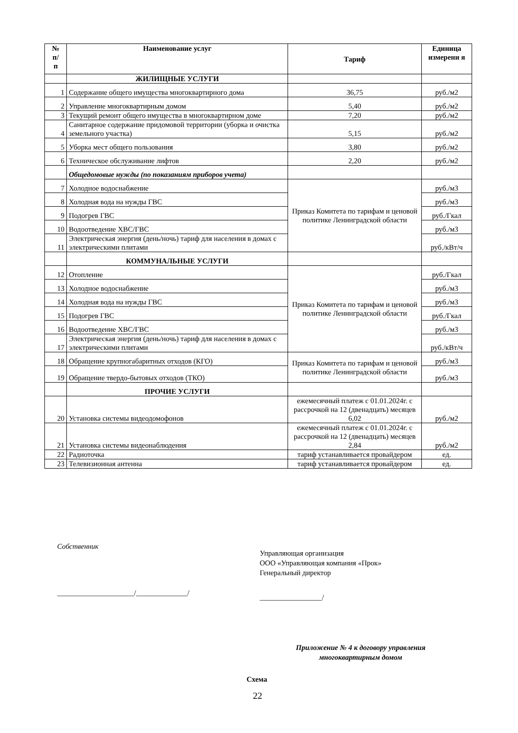| № п/ п | Наименование услуг | Тариф | Единица измерени я |
| --- | --- | --- | --- |
| | ЖИЛИЩНЫЕ УСЛУГИ | | |
| 1 | Содержание общего имущества многоквартирного дома | 36,75 | руб./м2 |
| 2 | Управление многоквартирным домом | 5,40 | руб./м2 |
| 3 | Текущий ремонт общего имущества в многоквартирном доме | 7,20 | руб./м2 |
| 4 | Санитарное содержание придомовой территории (уборка и очистка земельного участка) | 5,15 | руб./м2 |
| 5 | Уборка мест общего пользования | 3,80 | руб./м2 |
| 6 | Техническое обслуживание лифтов | 2,20 | руб./м2 |
| | Общедомовые нужды (по показаниям приборов учета) | | |
| 7 | Холодное водоснабжение | Приказ Комитета по тарифам и ценовой политике Ленинградской области | руб./м3 |
| 8 | Холодная вода на нужды ГВС | | руб./м3 |
| 9 | Подогрев ГВС | | руб./Гкал |
| 10 | Водоотведение ХВС/ГВС | | руб./м3 |
| 11 | Электрическая энергия (день/ночь) тариф для населения в домах с электрическими плитами | | руб./кВт/ч |
| | КОММУНАЛЬНЫЕ УСЛУГИ | | |
| 12 | Отопление | Приказ Комитета по тарифам и ценовой политике Ленинградской области | руб./Гкал |
| 13 | Холодное водоснабжение | | руб./м3 |
| 14 | Холодная вода на нужды ГВС | | руб./м3 |
| 15 | Подогрев ГВС | | руб./Гкал |
| 16 | Водоотведение ХВС/ГВС | | руб./м3 |
| 17 | Электрическая энергия (день/ночь) тариф для населения в домах с электрическими плитами | | руб./кВт/ч |
| 18 | Обращение крупногабаритных отходов (КГО) | Приказ Комитета по тарифам и ценовой политике Ленинградской области | руб./м3 |
| 19 | Обращение твердо-бытовых отходов (ТКО) | | руб./м3 |
| | ПРОЧИЕ УСЛУГИ | | |
| 20 | Установка системы видеодомофонов | ежемесячный платеж с 01.01.2024г. с рассрочкой на 12 (двенадцать) месяцев 6,02 | руб./м2 |
| 21 | Установка системы видеонаблюдения | ежемесячный платеж с 01.01.2024г. с рассрочкой на 12 (двенадцать) месяцев 2,84 | руб./м2 |
| 22 | Радиоточка | тариф устанавливается провайдером | ед. |
| 23 | Телевизионная антенна | тариф устанавливается провайдером | ед. |
Собственник
Управляющая организация
ООО «Управляющая компания «Прок»
Генеральный директор
_____________________/______________/
_________________/
Приложение № 4 к договору управления
многоквартирным домом
Схема
22